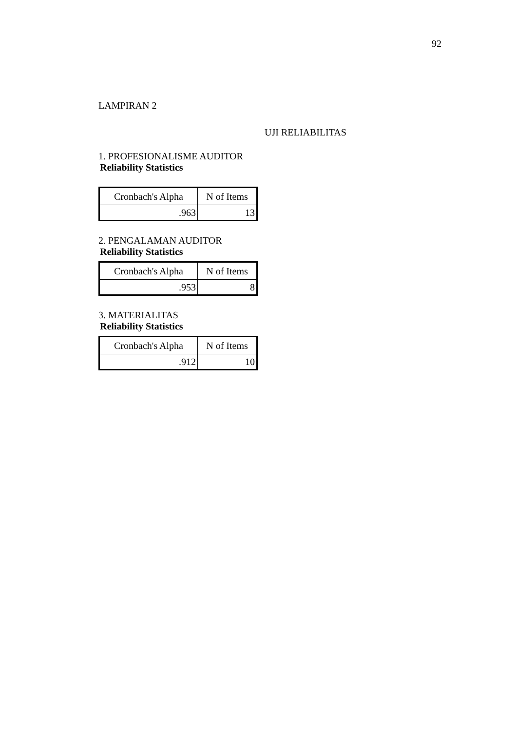92
LAMPIRAN 2
UJI RELIABILITAS
1. PROFESIONALISME AUDITOR
Reliability Statistics
| Cronbach's Alpha | N of Items |
| --- | --- |
| .963 | 13 |
2. PENGALAMAN AUDITOR
Reliability Statistics
| Cronbach's Alpha | N of Items |
| --- | --- |
| .953 | 8 |
3. MATERIALITAS
Reliability Statistics
| Cronbach's Alpha | N of Items |
| --- | --- |
| .912 | 10 |